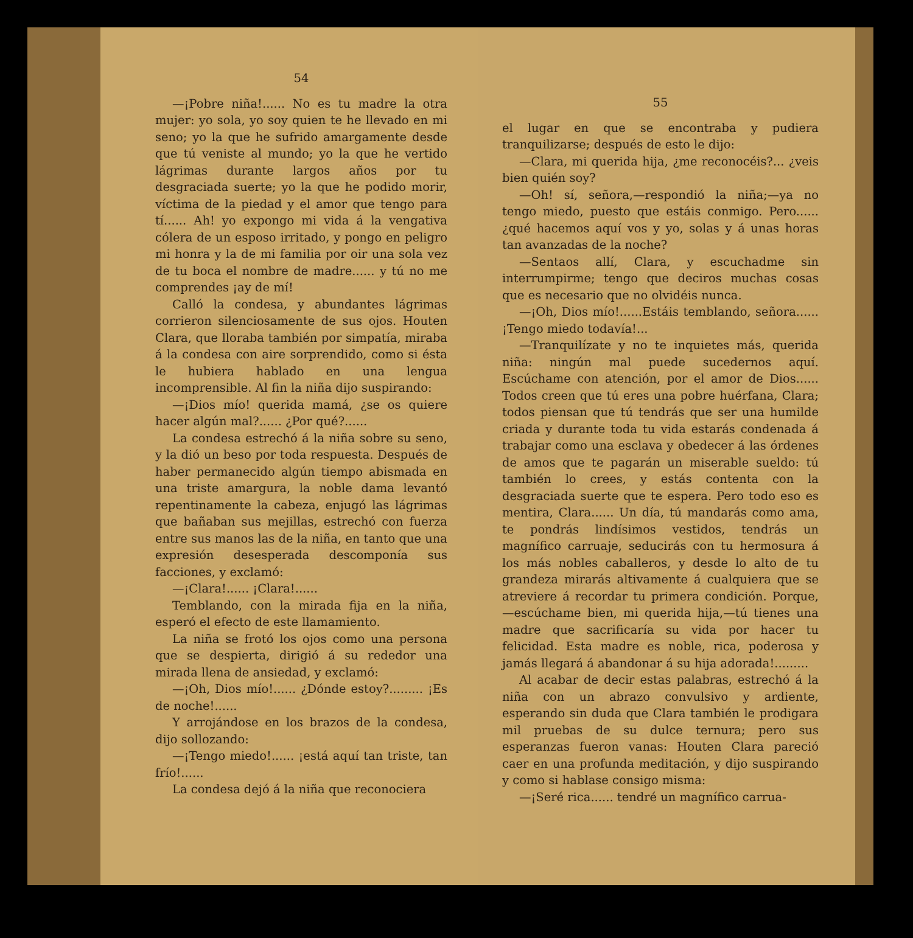54
—¡Pobre niña!...... No es tu madre la otra mujer: yo sola, yo soy quien te he llevado en mi seno; yo la que he sufrido amargamente desde que tú veniste al mundo; yo la que he vertido lágrimas durante largos años por tu desgraciada suerte; yo la que he podido morir, víctima de la piedad y el amor que tengo para tí...... Ah! yo expongo mi vida á la vengativa cólera de un esposo irritado, y pongo en peligro mi honra y la de mi familia por oir una sola vez de tu boca el nombre de madre...... y tú no me comprendes ¡ay de mí!
Calló la condesa, y abundantes lágrimas corrieron silenciosamente de sus ojos. Houten Clara, que lloraba también por simpatía, miraba á la condesa con aire sorprendido, como si ésta le hubiera hablado en una lengua incomprensible. Al fin la niña dijo suspirando:
—¡Dios mío! querida mamá, ¿se os quiere hacer algún mal?...... ¿Por qué?......
La condesa estrechó á la niña sobre su seno, y la dió un beso por toda respuesta. Después de haber permanecido algún tiempo abismada en una triste amargura, la noble dama levantó repentinamente la cabeza, enjugó las lágrimas que bañaban sus mejillas, estrechó con fuerza entre sus manos las de la niña, en tanto que una expresión desesperada descomponía sus facciones, y exclamó:
—¡Clara!...... ¡Clara!......
Temblando, con la mirada fija en la niña, esperó el efecto de este llamamiento.
La niña se frotó los ojos como una persona que se despierta, dirigió á su rededor una mirada llena de ansiedad, y exclamó:
—¡Oh, Dios mío!...... ¿Dónde estoy?......... ¡Es de noche!......
Y arrojándose en los brazos de la condesa, dijo sollozando:
—¡Tengo miedo!...... ¡está aquí tan triste, tan frío!......
La condesa dejó á la niña que reconociera
55
el lugar en que se encontraba y pudiera tranquilizarse; después de esto le dijo:
—Clara, mi querida hija, ¿me reconocéis?... ¿veis bien quién soy?
—Oh! sí, señora,—respondió la niña;—ya no tengo miedo, puesto que estáis conmigo. Pero......¿qué hacemos aquí vos y yo, solas y á unas horas tan avanzadas de la noche?
—Sentaos allí, Clara, y escuchadme sin interrumpirme; tengo que deciros muchas cosas que es necesario que no olvidéis nunca.
—¡Oh, Dios mío!......Estáis temblando, señora......¡Tengo miedo todavía!...
—Tranquilízate y no te inquietes más, querida niña: ningún mal puede sucedernos aquí. Escúchame con atención, por el amor de Dios...... Todos creen que tú eres una pobre huérfana, Clara; todos piensan que tú tendrás que ser una humilde criada y durante toda tu vida estarás condenada á trabajar como una esclava y obedecer á las órdenes de amos que te pagarán un miserable sueldo: tú también lo crees, y estás contenta con la desgraciada suerte que te espera. Pero todo eso es mentira, Clara...... Un día, tú mandarás como ama, te pondrás lindísimos vestidos, tendrás un magnífico carruaje, seducirás con tu hermosura á los más nobles caballeros, y desde lo alto de tu grandeza mirarás altivamente á cualquiera que se atreviere á recordar tu primera condición. Porque,—escúchame bien, mi querida hija,—tú tienes una madre que sacrificaría su vida por hacer tu felicidad. Esta madre es noble, rica, poderosa y jamás llegará á abandonar á su hija adorada!.........
Al acabar de decir estas palabras, estrechó á la niña con un abrazo convulsivo y ardiente, esperando sin duda que Clara también le prodigara mil pruebas de su dulce ternura; pero sus esperanzas fueron vanas: Houten Clara pareció caer en una profunda meditación, y dijo suspirando y como si hablase consigo misma:
—¡Seré rica...... tendré un magnífico carrua-